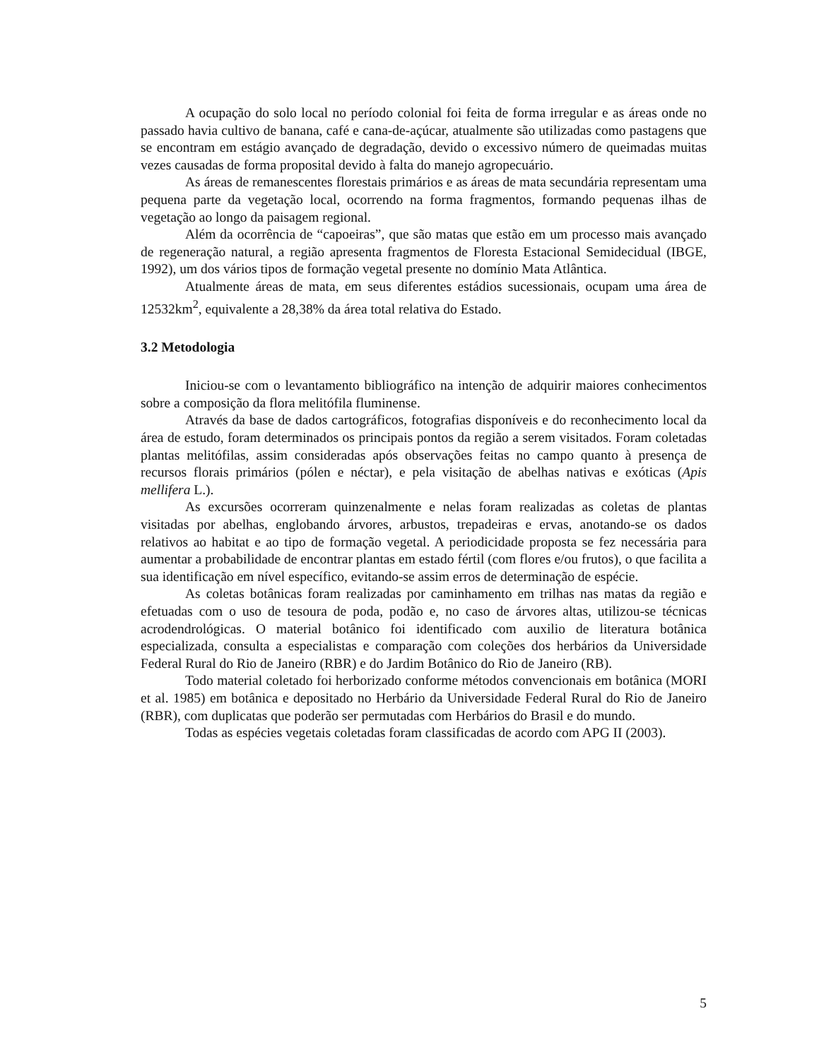A ocupação do solo local no período colonial foi feita de forma irregular e as áreas onde no passado havia cultivo de banana, café e cana-de-açúcar, atualmente são utilizadas como pastagens que se encontram em estágio avançado de degradação, devido o excessivo número de queimadas muitas vezes causadas de forma proposital devido à falta do manejo agropecuário.
As áreas de remanescentes florestais primários e as áreas de mata secundária representam uma pequena parte da vegetação local, ocorrendo na forma fragmentos, formando pequenas ilhas de vegetação ao longo da paisagem regional.
Além da ocorrência de “capoeiras”, que são matas que estão em um processo mais avançado de regeneração natural, a região apresenta fragmentos de Floresta Estacional Semidecidual (IBGE, 1992), um dos vários tipos de formação vegetal presente no domínio Mata Atlântica.
Atualmente áreas de mata, em seus diferentes estádios sucessionais, ocupam uma área de 12532km<sup>2</sup>, equivalente a 28,38% da área total relativa do Estado.
3.2 Metodologia
Iniciou-se com o levantamento bibliográfico na intenção de adquirir maiores conhecimentos sobre a composição da flora melitófila fluminense.
Através da base de dados cartográficos, fotografias disponíveis e do reconhecimento local da área de estudo, foram determinados os principais pontos da região a serem visitados. Foram coletadas plantas melitófilas, assim consideradas após observações feitas no campo quanto à presença de recursos florais primários (pólen e néctar), e pela visitação de abelhas nativas e exóticas (Apis mellifera L.).
As excursões ocorreram quinzenalmente e nelas foram realizadas as coletas de plantas visitadas por abelhas, englobando árvores, arbustos, trepadeiras e ervas, anotando-se os dados relativos ao habitat e ao tipo de formação vegetal. A periodicidade proposta se fez necessária para aumentar a probabilidade de encontrar plantas em estado fértil (com flores e/ou frutos), o que facilita a sua identificação em nível específico, evitando-se assim erros de determinação de espécie.
As coletas botânicas foram realizadas por caminhamento em trilhas nas matas da região e efetuadas com o uso de tesoura de poda, podão e, no caso de árvores altas, utilizou-se técnicas acrodendrológicas. O material botânico foi identificado com auxilio de literatura botânica especializada, consulta a especialistas e comparação com coleções dos herbários da Universidade Federal Rural do Rio de Janeiro (RBR) e do Jardim Botânico do Rio de Janeiro (RB).
Todo material coletado foi herborizado conforme métodos convencionais em botânica (MORI et al. 1985) em botânica e depositado no Herbário da Universidade Federal Rural do Rio de Janeiro (RBR), com duplicatas que poderão ser permutadas com Herbários do Brasil e do mundo.
Todas as espécies vegetais coletadas foram classificadas de acordo com APG II (2003).
5